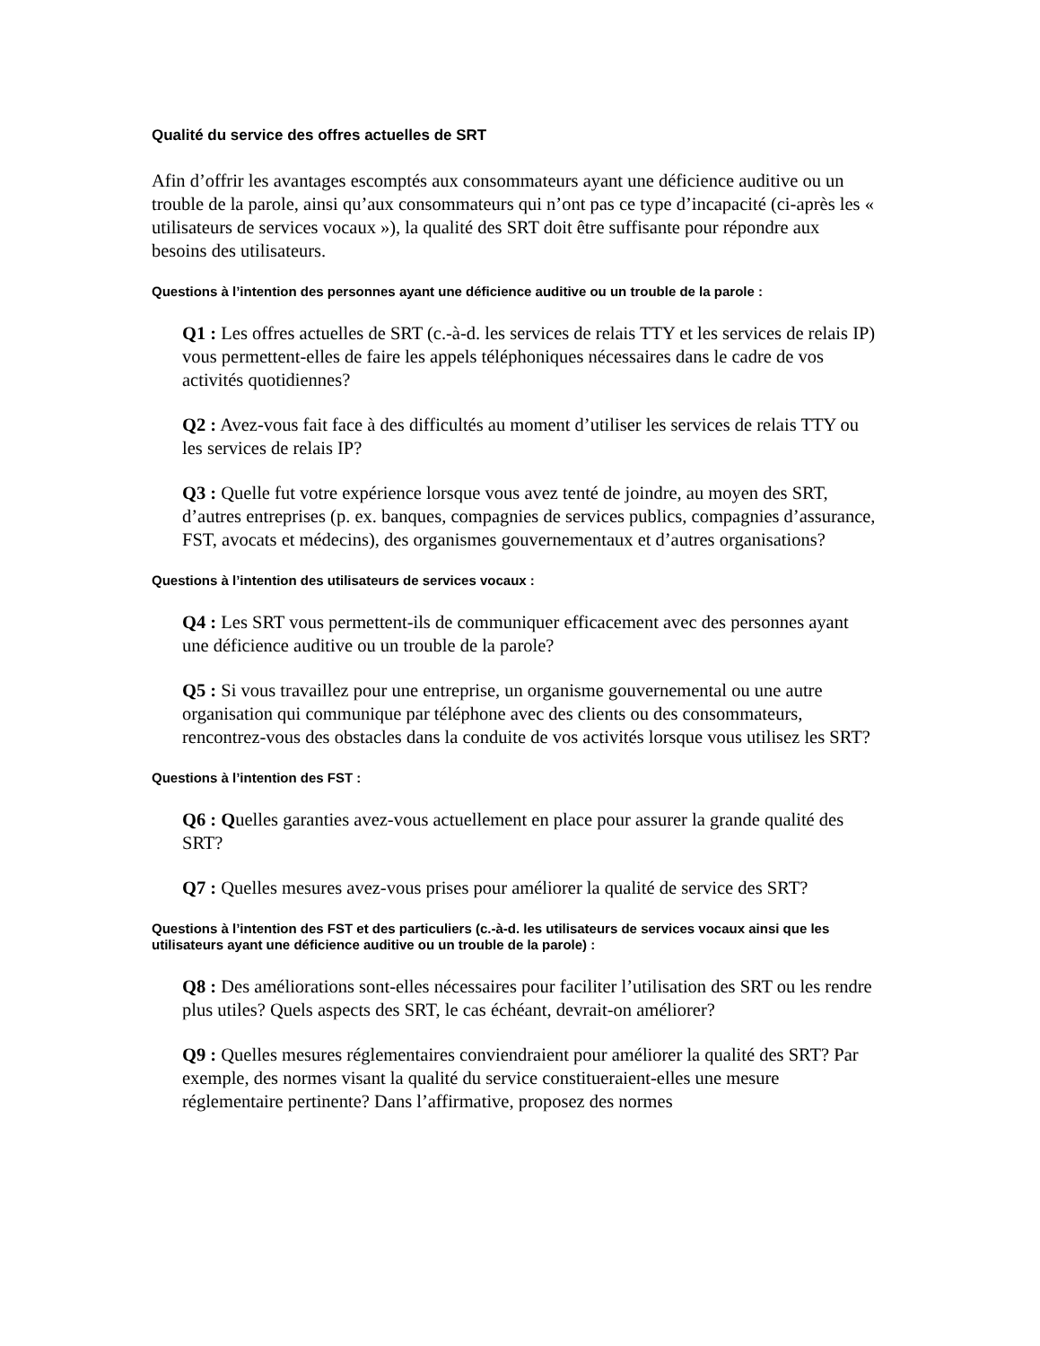Qualité du service des offres actuelles de SRT
Afin d’offrir les avantages escomptés aux consommateurs ayant une déficience auditive ou un trouble de la parole, ainsi qu’aux consommateurs qui n’ont pas ce type d’incapacité (ci-après les « utilisateurs de services vocaux »), la qualité des SRT doit être suffisante pour répondre aux besoins des utilisateurs.
Questions à l’intention des personnes ayant une déficience auditive ou un trouble de la parole :
Q1 : Les offres actuelles de SRT (c.-à-d. les services de relais TTY et les services de relais IP) vous permettent-elles de faire les appels téléphoniques nécessaires dans le cadre de vos activités quotidiennes?
Q2 : Avez-vous fait face à des difficultés au moment d’utiliser les services de relais TTY ou les services de relais IP?
Q3 : Quelle fut votre expérience lorsque vous avez tenté de joindre, au moyen des SRT, d’autres entreprises (p. ex. banques, compagnies de services publics, compagnies d’assurance, FST, avocats et médecins), des organismes gouvernementaux et d’autres organisations?
Questions à l’intention des utilisateurs de services vocaux :
Q4 : Les SRT vous permettent-ils de communiquer efficacement avec des personnes ayant une déficience auditive ou un trouble de la parole?
Q5 : Si vous travaillez pour une entreprise, un organisme gouvernemental ou une autre organisation qui communique par téléphone avec des clients ou des consommateurs, rencontrez-vous des obstacles dans la conduite de vos activités lorsque vous utilisez les SRT?
Questions à l’intention des FST :
Q6 : Quelles garanties avez-vous actuellement en place pour assurer la grande qualité des SRT?
Q7 : Quelles mesures avez-vous prises pour améliorer la qualité de service des SRT?
Questions à l’intention des FST et des particuliers (c.-à-d. les utilisateurs de services vocaux ainsi que les utilisateurs ayant une déficience auditive ou un trouble de la parole) :
Q8 : Des améliorations sont-elles nécessaires pour faciliter l’utilisation des SRT ou les rendre plus utiles? Quels aspects des SRT, le cas échéant, devrait-on améliorer?
Q9 : Quelles mesures réglementaires conviendraient pour améliorer la qualité des SRT? Par exemple, des normes visant la qualité du service constitueraient-elles une mesure réglementaire pertinente? Dans l’affirmative, proposez des normes